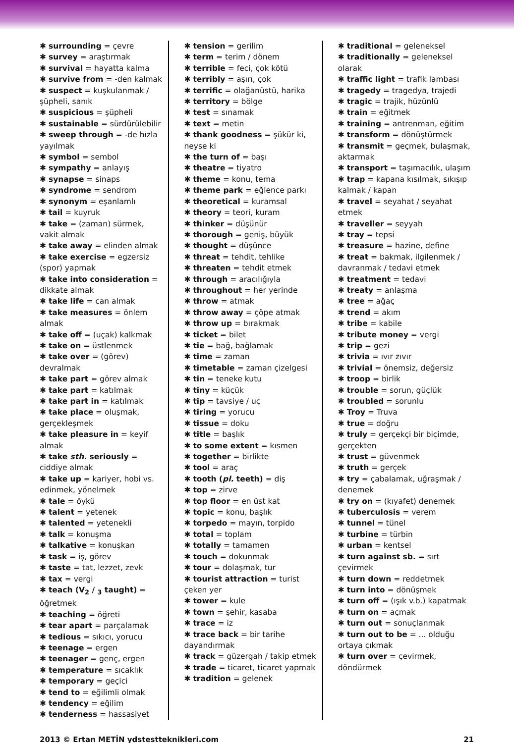✱ surrounding = çevre
✱ survey = araştırmak
✱ survival = hayatta kalma
✱ survive from = -den kalmak
✱ suspect = kuşkulanmak / şüpheli, sanık
✱ suspicious = şüpheli
✱ sustainable = sürdürülebilir
✱ sweep through = -de hızla yayılmak
✱ symbol = sembol
✱ sympathy = anlayış
✱ synapse = sinaps
✱ syndrome = sendrom
✱ synonym = eşanlamlı
✱ tail = kuyruk
✱ take = (zaman) sürmek, vakit almak
✱ take away = elinden almak
✱ take exercise = egzersiz (spor) yapmak
✱ take into consideration = dikkate almak
✱ take life = can almak
✱ take measures = önlem almak
✱ take off = (uçak) kalkmak
✱ take on = üstlenmek
✱ take over = (görev) devralmak
✱ take part = görev almak
✱ take part = katılmak
✱ take part in = katılmak
✱ take place = oluşmak, gerçekleşmek
✱ take pleasure in = keyif almak
✱ take sth. seriously = ciddiye almak
✱ take up = kariyer, hobi vs. edinmek, yönelmek
✱ tale = öykü
✱ talent = yetenek
✱ talented = yetenekli
✱ talk = konuşma
✱ talkative = konuşkan
✱ task = iş, görev
✱ taste = tat, lezzet, zevk
✱ tax = vergi
✱ teach (V<sub>2</sub> / <sub>3</sub> taught) = öğretmek
✱ teaching = öğreti
✱ tear apart = parçalamak
✱ tedious = sıkıcı, yorucu
✱ teenage = ergen
✱ teenager = genç, ergen
✱ temperature = sıcaklık
✱ temporary = geçici
✱ tend to = eğilimli olmak
✱ tendency = eğilim
✱ tenderness = hassasiyet
✱ tension = gerilim
✱ term = terim / dönem
✱ terrible = feci, çok kötü
✱ terribly = aşırı, çok
✱ terrific = olağanüstü, harika
✱ territory = bölge
✱ test = sınamak
✱ text = metin
✱ thank goodness = şükür ki, neyse ki
✱ the turn of = başı
✱ theatre = tiyatro
✱ theme = konu, tema
✱ theme park = eğlence parkı
✱ theoretical = kuramsal
✱ theory = teori, kuram
✱ thinker = düşünür
✱ thorough = geniş, büyük
✱ thought = düşünce
✱ threat = tehdit, tehlike
✱ threaten = tehdit etmek
✱ through = aracılığıyla
✱ throughout = her yerinde
✱ throw = atmak
✱ throw away = çöpe atmak
✱ throw up = bırakmak
✱ ticket = bilet
✱ tie = bağ, bağlamak
✱ time = zaman
✱ timetable = zaman çizelgesi
✱ tin = teneke kutu
✱ tiny = küçük
✱ tip = tavsiye / uç
✱ tiring = yorucu
✱ tissue = doku
✱ title = başlık
✱ to some extent = kısmen
✱ together = birlikte
✱ tool = araç
✱ tooth (pl. teeth) = diş
✱ top = zirve
✱ top floor = en üst kat
✱ topic = konu, başlık
✱ torpedo = mayın, torpido
✱ total = toplam
✱ totally = tamamen
✱ touch = dokunmak
✱ tour = dolaşmak, tur
✱ tourist attraction = turist çeken yer
✱ tower = kule
✱ town = şehir, kasaba
✱ trace = iz
✱ trace back = bir tarihe dayandırmak
✱ track = güzergah / takip etmek
✱ trade = ticaret, ticaret yapmak
✱ tradition = gelenek
✱ traditional = geleneksel
✱ traditionally = geleneksel olarak
✱ traffic light = trafik lambası
✱ tragedy = tragedya, trajedi
✱ tragic = trajik, hüzünlü
✱ train = eğitmek
✱ training = antrenman, eğitim
✱ transform = dönüştürmek
✱ transmit = geçmek, bulaşmak, aktarmak
✱ transport = taşımacılık, ulaşım
✱ trap = kapana kısılmak, sıkışıp kalmak / kapan
✱ travel = seyahat / seyahat etmek
✱ traveller = seyyah
✱ tray = tepsi
✱ treasure = hazine, define
✱ treat = bakmak, ilgilenmek / davranmak / tedavi etmek
✱ treatment = tedavi
✱ treaty = anlaşma
✱ tree = ağaç
✱ trend = akım
✱ tribe = kabile
✱ tribute money = vergi
✱ trip = gezi
✱ trivia = ıvır zıvır
✱ trivial = önemsiz, değersiz
✱ troop = birlik
✱ trouble = sorun, güçlük
✱ troubled = sorunlu
✱ Troy = Truva
✱ true = doğru
✱ truly = gerçekçi bir biçimde, gerçekten
✱ trust = güvenmek
✱ truth = gerçek
✱ try = çabalamak, uğraşmak / denemek
✱ try on = (kıyafet) denemek
✱ tuberculosis = verem
✱ tunnel = tünel
✱ turbine = türbin
✱ urban = kentsel
✱ turn against sb. = sırt çevirmek
✱ turn down = reddetmek
✱ turn into = dönüşmek
✱ turn off = (ışık v.b.) kapatmak
✱ turn on = açmak
✱ turn out = sonuçlanmak
✱ turn out to be = ... olduğu ortaya çıkmak
✱ turn over = çevirmek, döndürmek
2013 © Ertan METİN ydstestteknikleri.com 21